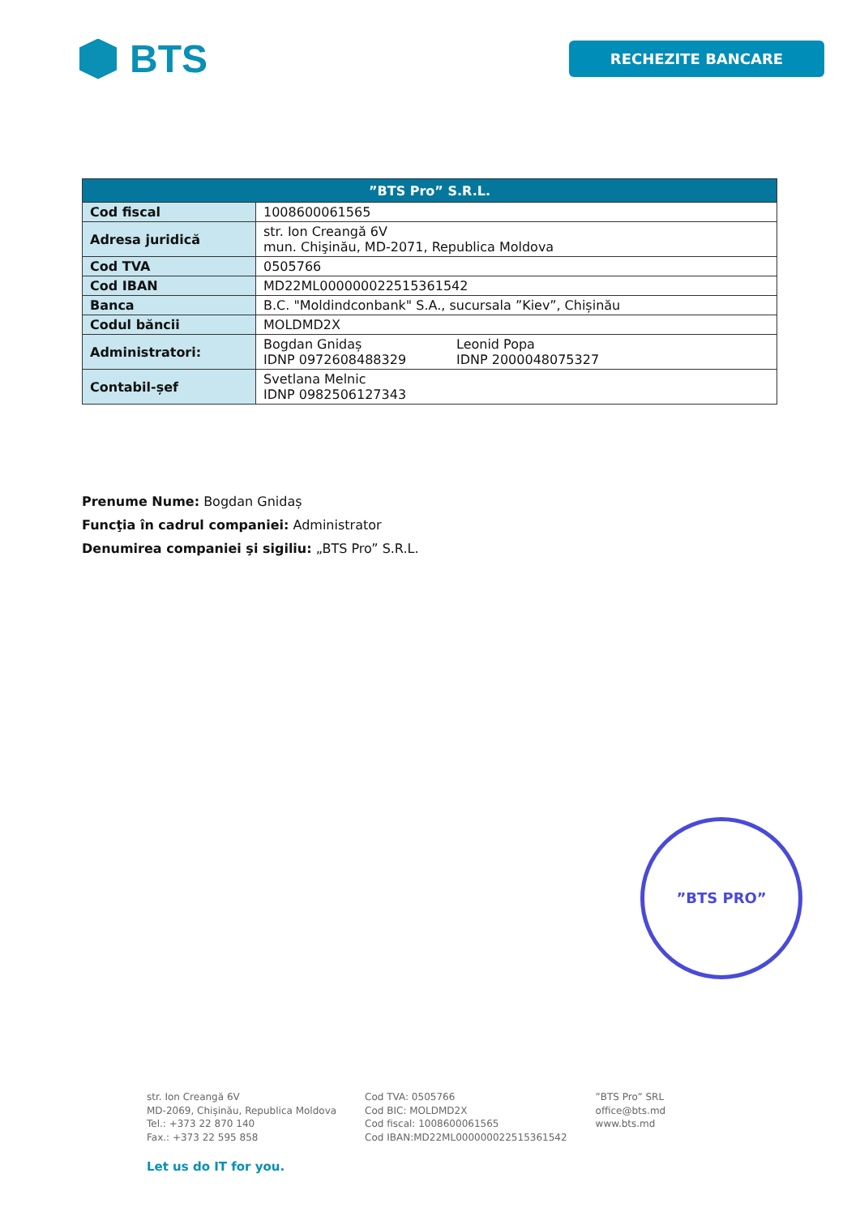BTS
RECHEZITE BANCARE
| ”BTS Pro” S.R.L. | | |
| --- | --- | --- |
| Cod fiscal | 1008600061565 | |
| Adresa juridică | str. Ion Creangă 6V mun. Chişinău, MD-2071, Republica Moldova | |
| Cod TVA | 0505766 | |
| Cod IBAN | MD22ML000000022515361542 | |
| Banca | B.C. "Moldindconbank" S.A., sucursala ”Kiev”, Chișinău | |
| Codul băncii | MOLDMD2X | |
| Administratori: | Bogdan Gnidaș IDNP 0972608488329 | Leonid Popa IDNP 2000048075327 |
| Contabil-șef | Svetlana Melnic IDNP 0982506127343 | |
Prenume Nume: Bogdan Gnidaș
Funcţia în cadrul companiei: Administrator
Denumirea companiei şi sigiliu: „BTS Pro” S.R.L.
”BTS PRO”
str. Ion Creangă 6V
MD-2069, Chișinău, Republica Moldova
Tel.: +373 22 870 140
Fax.: +373 22 595 858
Cod TVA: 0505766
Cod BIC: MOLDMD2X
Cod fiscal: 1008600061565
Cod IBAN:MD22ML000000022515361542
”BTS Pro” SRL
office@bts.md
www.bts.md
Let us do IT for you.